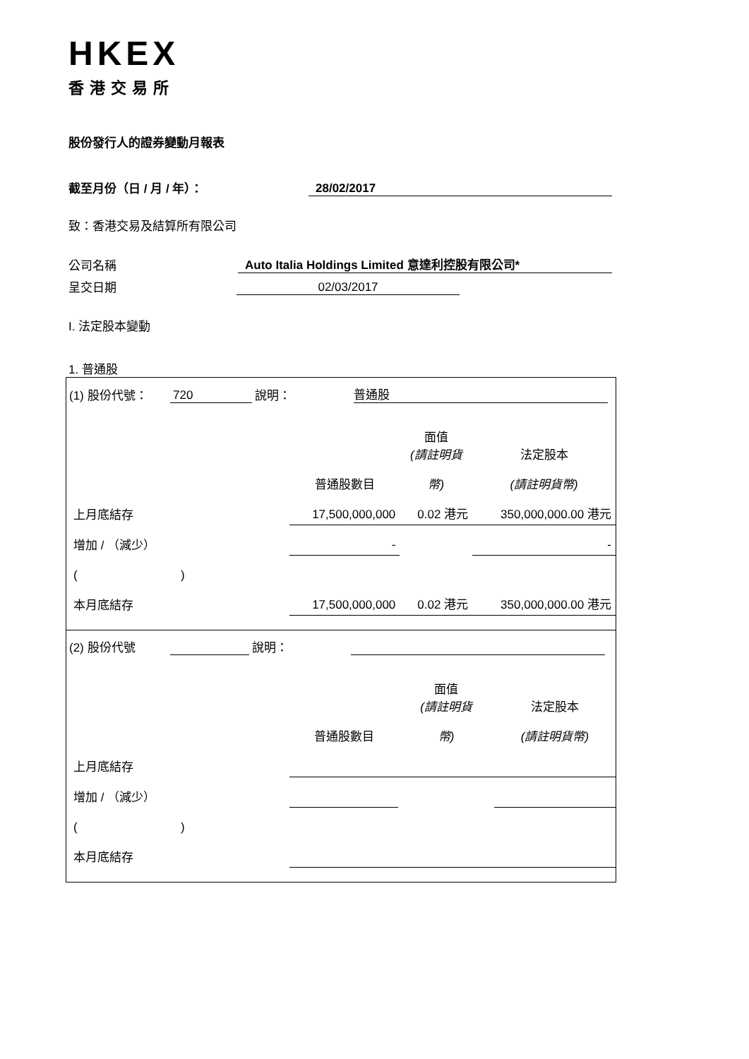HKEX
香港交易所
股份發行人的證券變動月報表
截至月份（日 / 月 / 年）： 28/02/2017
致：香港交易及結算所有限公司
公司名稱 Auto Italia Holdings Limited 意達利控股有限公司*
呈交日期 02/03/2017
I. 法定股本變動
1. 普通股
(1) 股份代號： 720 說明： 普通股
| | | 面值 (請註明貨 | 法定股本 |
| | 普通股數目 | 幣) | (請註明貨幣) |
| 上月底結存 | 17,500,000,000 | 0.02 港元 | 350,000,000.00 港元 |
| 增加 / （減少） | - | | - |
| ( ) | | | |
| 本月底結存 | 17,500,000,000 | 0.02 港元 | 350,000,000.00 港元 |
(2) 股份代號 說明：
| | | 面值 (請註明貨 | 法定股本 |
| | 普通股數目 | 幣) | (請註明貨幣) |
| 上月底結存 | | | |
| 增加 / （減少） | | | |
| ( ) | | | |
| 本月底結存 | | | |